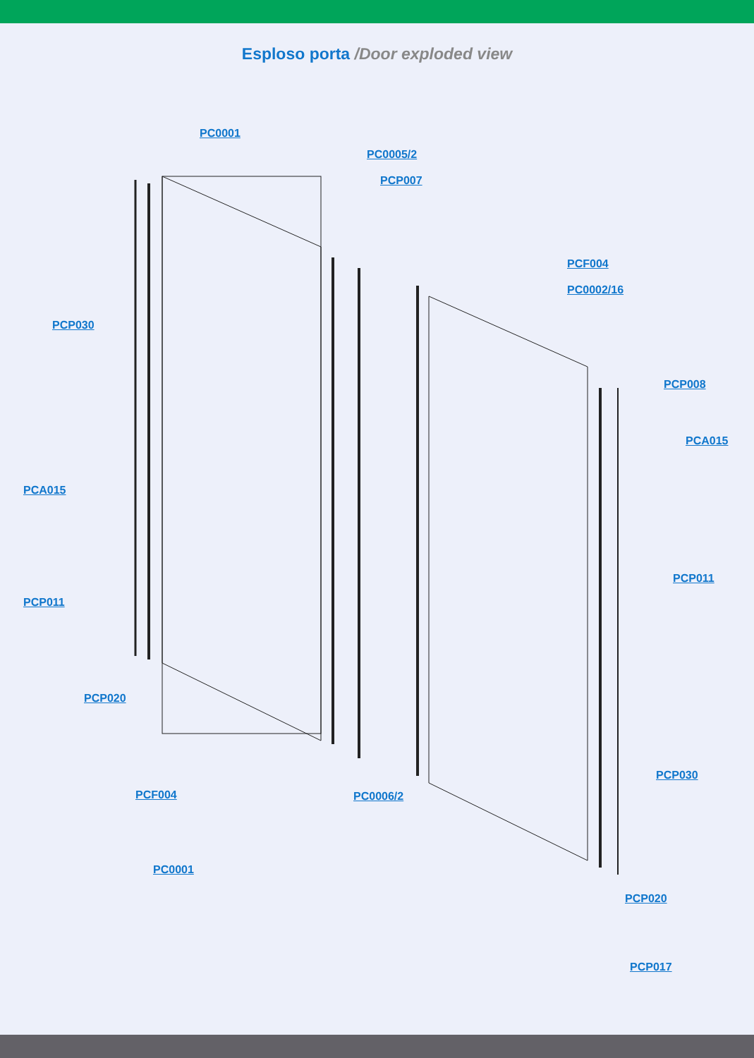Esploso porta /Door exploded view
PC0001
PC0005/2
PCP007
PCF004
PC0002/16
PCP030
PCP008
PCA015
PCA015
PCP011
PCP011
PCP020
PCP030
PCF004 PC0006/2
PC0001
PCP020
PCP017